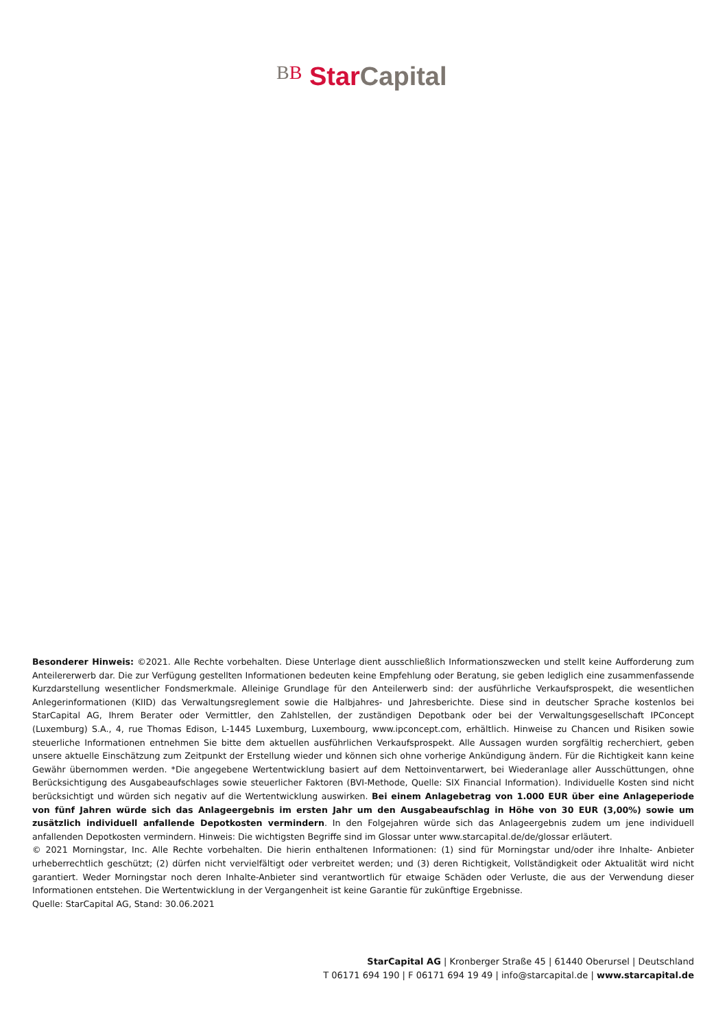BB Star Capital
Besonderer Hinweis: ©2021. Alle Rechte vorbehalten. Diese Unterlage dient ausschließlich Informationszwecken und stellt keine Aufforderung zum Anteilererwerb dar. Die zur Verfügung gestellten Informationen bedeuten keine Empfehlung oder Beratung, sie geben lediglich eine zusammenfassende Kurzdarstellung wesentlicher Fondsmerkmale. Alleinige Grundlage für den Anteilerwerb sind: der ausführliche Verkaufsprospekt, die wesentlichen Anlegerinformationen (KIID) das Verwaltungsreglement sowie die Halbjahres- und Jahresberichte. Diese sind in deutscher Sprache kostenlos bei StarCapital AG, Ihrem Berater oder Vermittler, den Zahlstellen, der zuständigen Depotbank oder bei der Verwaltungsgesellschaft IPConcept (Luxemburg) S.A., 4, rue Thomas Edison, L-1445 Luxemburg, Luxembourg, www.ipconcept.com, erhältlich. Hinweise zu Chancen und Risiken sowie steuerliche Informationen entnehmen Sie bitte dem aktuellen ausführlichen Verkaufsprospekt. Alle Aussagen wurden sorgfältig recherchiert, geben unsere aktuelle Einschätzung zum Zeitpunkt der Erstellung wieder und können sich ohne vorherige Ankündigung ändern. Für die Richtigkeit kann keine Gewähr übernommen werden. *Die angegebene Wertentwicklung basiert auf dem Nettoinventarwert, bei Wiederanlage aller Ausschüttungen, ohne Berücksichtigung des Ausgabeaufschlages sowie steuerlicher Faktoren (BVI-Methode, Quelle: SIX Financial Information). Individuelle Kosten sind nicht berücksichtigt und würden sich negativ auf die Wertentwicklung auswirken. Bei einem Anlagebetrag von 1.000 EUR über eine Anlageperiode von fünf Jahren würde sich das Anlageergebnis im ersten Jahr um den Ausgabeaufschlag in Höhe von 30 EUR (3,00%) sowie um zusätzlich individuell anfallende Depotkosten vermindern. In den Folgejahren würde sich das Anlageergebnis zudem um jene individuell anfallenden Depotkosten vermindern. Hinweis: Die wichtigsten Begriffe sind im Glossar unter www.starcapital.de/de/glossar erläutert.
© 2021 Morningstar, Inc. Alle Rechte vorbehalten. Die hierin enthaltenen Informationen: (1) sind für Morningstar und/oder ihre Inhalte- Anbieter urheberrechtlich geschützt; (2) dürfen nicht vervielfältigt oder verbreitet werden; und (3) deren Richtigkeit, Vollständigkeit oder Aktualität wird nicht garantiert. Weder Morningstar noch deren Inhalte-Anbieter sind verantwortlich für etwaige Schäden oder Verluste, die aus der Verwendung dieser Informationen entstehen. Die Wertentwicklung in der Vergangenheit ist keine Garantie für zukünftige Ergebnisse.
Quelle: StarCapital AG, Stand: 30.06.2021
StarCapital AG | Kronberger Straße 45 | 61440 Oberursel | Deutschland
T 06171 694 190 | F 06171 694 19 49 | info@starcapital.de | www.starcapital.de